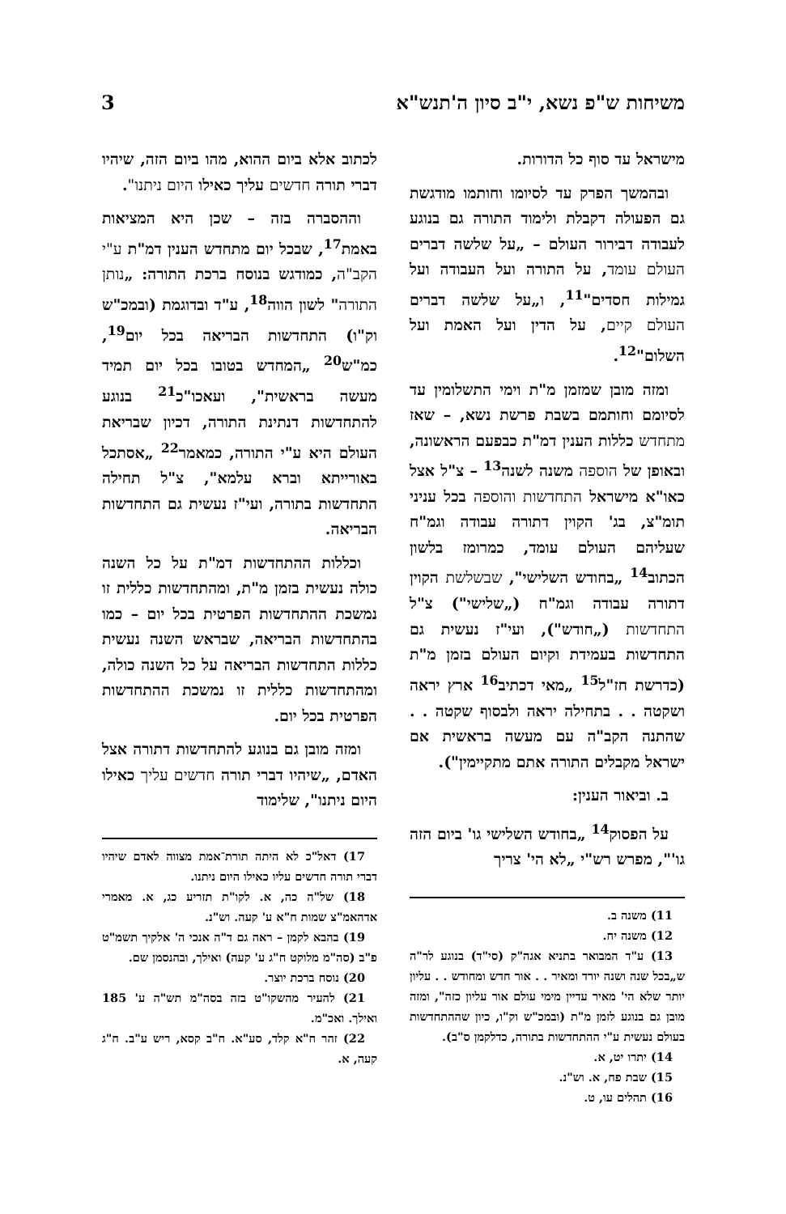משיחות ש"פ נשא, י"ב סיון ה'תנש"א 3
מישראל עד סוף כל הדורות.
ובהמשך הפרק עד לסיומו וחותמו מודגשת גם הפעולה דקבלת ולימוד התורה גם בנוגע לעבודה דבירור העולם – „על שלשה דברים העולם עומד, על התורה ועל העבודה ועל גמילות חסדים"<sup>11</sup>, ו„על שלשה דברים העולם קיים, על הדין ועל האמת ועל השלום"<sup>12</sup>.
ומזה מובן שמזמן מ"ת וימי התשלומין עד לסיומם וחותמם בשבת פרשת נשא, – שאז מתחדש כללות הענין דמ"ת כבפעם הראשונה, ובאופן של הוספה משנה לשנה<sup>13</sup> – צ"ל אצל כאו"א מישראל התחדשות והוספה בכל עניני תומ"צ, בג' הקוין דתורה עבודה וגמ"ח שעליהם העולם עומד, כמרומז בלשון הכתוב<sup>14</sup> „בחודש השלישי", שבשלשת הקוין דתורה עבודה וגמ"ח („שלישי") צ"ל התחדשות („חודש"), ועי"ז נעשית גם התחדשות בעמידת וקיום העולם בזמן מ"ת (כדרשת חז"ל<sup>15</sup> „מאי דכתיב<sup>16</sup> ארץ יראה ושקטה . . בתחילה יראה ולבסוף שקטה . . שהתנה הקב"ה עם מעשה בראשית אם ישראל מקבלים התורה אתם מתקיימין").
ב. וביאור הענין:
על הפסוק<sup>14</sup> „בחודש השלישי גו' ביום הזה גו'", מפרש רש"י „לא הי' צריך
11) משנה ב.
12) משנה יח.
13) ע"ד המבואר בתניא אגה"ק (סי"ד) בנוגע לר"ה ש„בכל שנה ושנה יורד ומאיר . . אור חדש ומחודש . . עליון יותר שלא הי' מאיר עדיין מימי עולם אור עליון כזה", ומזה מובן גם בנוגע לזמן מ"ת (ובמכ"ש וק"ו, כיון שההתחדשות בעולם נעשית ע"י ההתחדשות בתורה, כדלקמן ס"ב).
14) יתרו יט, א.
15) שבת פח, א. וש"נ.
16) תהלים עו, ט.
לכתוב אלא ביום ההוא, מהו ביום הזה, שיהיו דברי תורה חדשים עליך כאילו היום ניתנו".
וההסברה בזה – שכן היא המציאות באמת<sup>17</sup>, שבכל יום מתחדש הענין דמ"ת ע"י הקב"ה, כמודגש בנוסח ברכת התורה: „נותן התורה" לשון הווה<sup>18</sup>, ע"ד ובדוגמת (ובמכ"ש וק"ו) התחדשות הבריאה בכל יום<sup>19</sup>, כמ"ש<sup>20</sup> „המחדש בטובו בכל יום תמיד מעשה בראשית", ועאכו"כ<sup>21</sup> בנוגע להתחדשות דנתינת התורה, דכיון שבריאת העולם היא ע"י התורה, כמאמר<sup>22</sup> „אסתכל באורייתא וברא עלמא", צ"ל תחילה התחדשות בתורה, ועי"ז נעשית גם התחדשות הבריאה.
וכללות ההתחדשות דמ"ת על כל השנה כולה נעשית בזמן מ"ת, ומהתחדשות כללית זו נמשכת ההתחדשות הפרטית בכל יום – כמו בהתחדשות הבריאה, שבראש השנה נעשית כללות התחדשות הבריאה על כל השנה כולה, ומהתחדשות כללית זו נמשכת ההתחדשות הפרטית בכל יום.
ומזה מובן גם בנוגע להתחדשות דתורה אצל האדם, „שיהיו דברי תורה חדשים עליך כאילו היום ניתנו", שלימוד
17) דאל"כ לא היתה תורת־אמת מצווה לאדם שיהיו דברי תורה חדשים עליו כאילו היום ניתנו.
18) של"ה כה, א. לקו"ת תזריע כג, א. מאמרי אדהאמ"צ שמות ח"א ע' קעה. וש"נ.
19) בהבא לקמן – ראה גם ד"ה אנכי ה' אלקיך תשמ"ט פ"ב (סה"מ מלוקט ח"ג ע' קעה) ואילך, ובהנסמן שם.
20) נוסח ברכת יוצר.
21) להעיר מהשקו"ט בזה בסה"מ תש"ה ע' 185 ואילך. ואכ"מ.
22) זהר ח"א קלד, סע"א. ח"ב קסא, ריש ע"ב. ח"ג קעה, א.